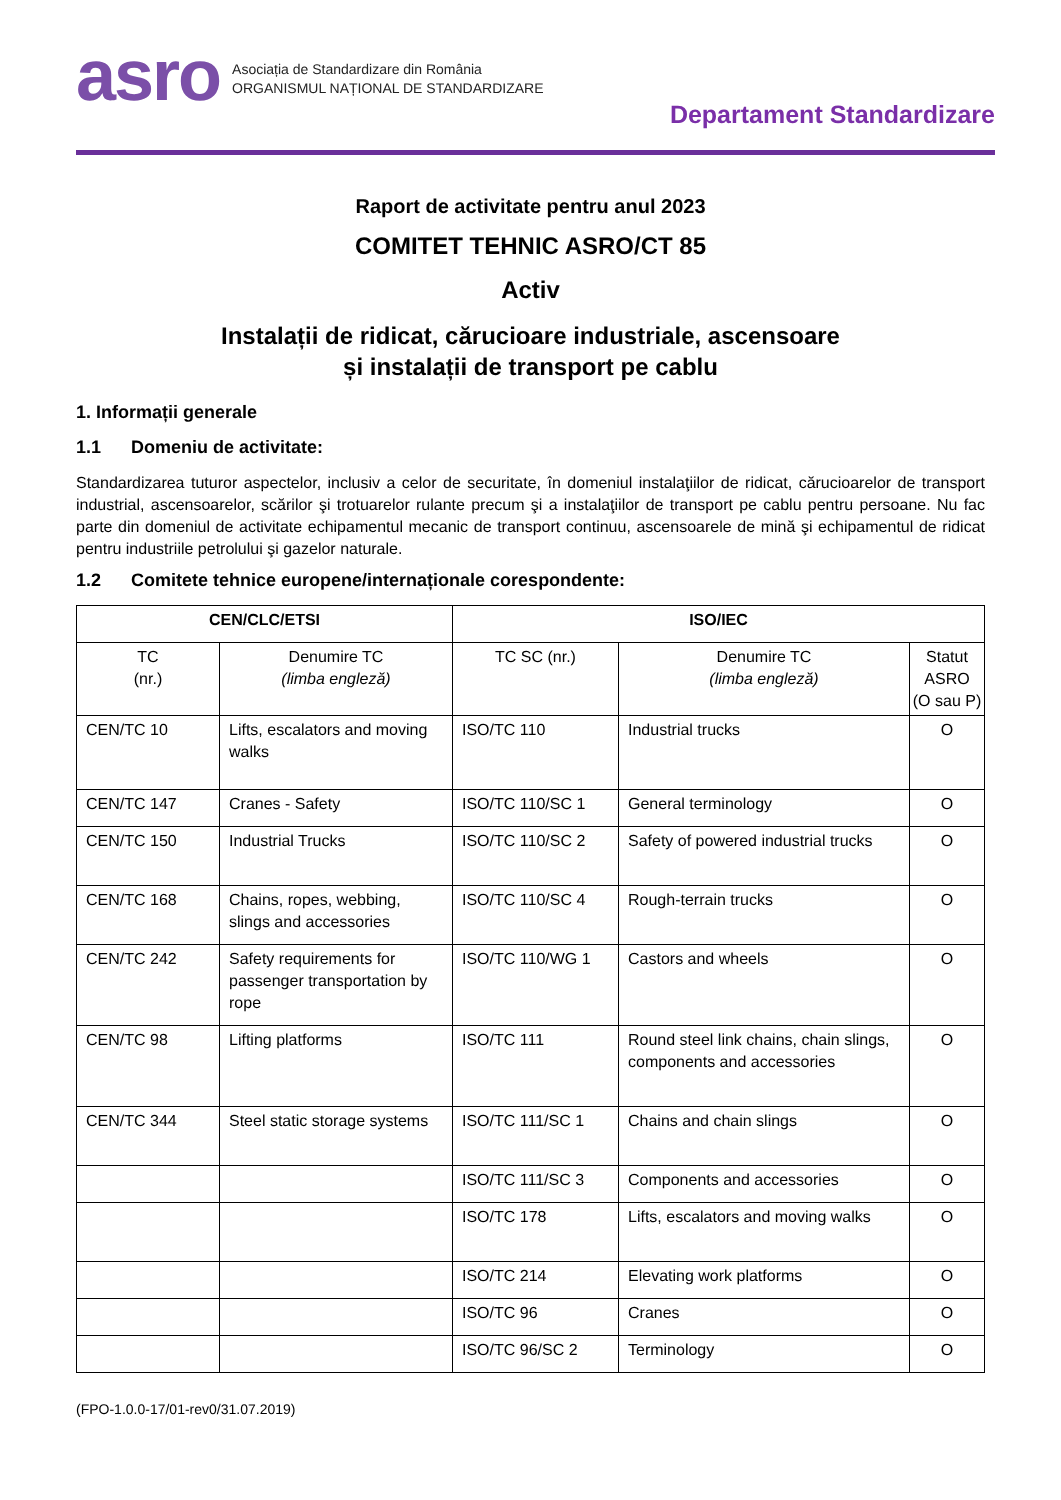asro
Asociația de Standardizare din România
ORGANISMUL NAȚIONAL DE STANDARDIZARE
Departament Standardizare
Raport de activitate pentru anul 2023
COMITET TEHNIC ASRO/CT 85
Activ
Instalații de ridicat, cărucioare industriale, ascensoare
și instalații de transport pe cablu
1. Informații generale
1.1 Domeniu de activitate:
Standardizarea tuturor aspectelor, inclusiv a celor de securitate, în domeniul instalaţiilor de ridicat, cărucioarelor de transport industrial, ascensoarelor, scărilor şi trotuarelor rulante precum şi a instalaţiilor de transport pe cablu pentru persoane. Nu fac parte din domeniul de activitate echipamentul mecanic de transport continuu, ascensoarele de mină şi echipamentul de ridicat pentru industriile petrolului şi gazelor naturale.
1.2 Comitete tehnice europene/internaționale corespondente:
| CEN/CLC/ETSI | | ISO/IEC | | |
| --- | --- | --- | --- | --- |
| TC (nr.) | Denumire TC (limba engleză) | TC SC (nr.) | Denumire TC (limba engleză) | Statut ASRO (O sau P) |
| CEN/TC 10 | Lifts, escalators and moving walks | ISO/TC 110 | Industrial trucks | O |
| CEN/TC 147 | Cranes - Safety | ISO/TC 110/SC 1 | General terminology | O |
| CEN/TC 150 | Industrial Trucks | ISO/TC 110/SC 2 | Safety of powered industrial trucks | O |
| CEN/TC 168 | Chains, ropes, webbing, slings and accessories | ISO/TC 110/SC 4 | Rough-terrain trucks | O |
| CEN/TC 242 | Safety requirements for passenger transportation by rope | ISO/TC 110/WG 1 | Castors and wheels | O |
| CEN/TC 98 | Lifting platforms | ISO/TC 111 | Round steel link chains, chain slings, components and accessories | O |
| CEN/TC 344 | Steel static storage systems | ISO/TC 111/SC 1 | Chains and chain slings | O |
| | | ISO/TC 111/SC 3 | Components and accessories | O |
| | | ISO/TC 178 | Lifts, escalators and moving walks | O |
| | | ISO/TC 214 | Elevating work platforms | O |
| | | ISO/TC 96 | Cranes | O |
| | | ISO/TC 96/SC 2 | Terminology | O |
(FPO-1.0.0-17/01-rev0/31.07.2019)